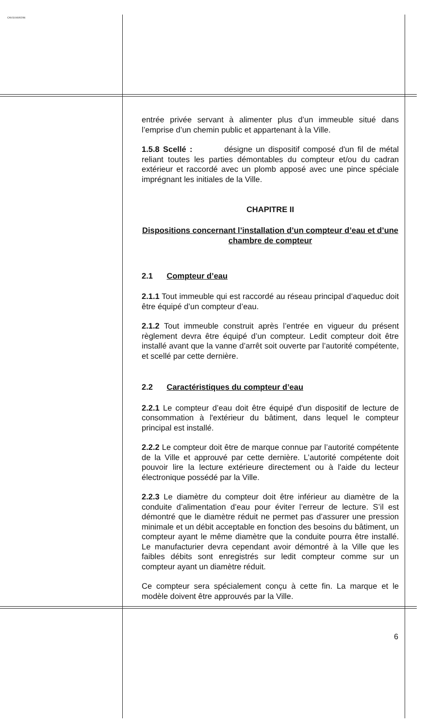CAV11040/02/96
entrée privée servant à alimenter plus d’un immeuble situé dans l’emprise d’un chemin public et appartenant à la Ville.
1.5.8 Scellé : désigne un dispositif composé d'un fil de métal reliant toutes les parties démontables du compteur et/ou du cadran extérieur et raccordé avec un plomb apposé avec une pince spéciale imprégnant les initiales de la Ville.
CHAPITRE II
Dispositions concernant l’installation d’un compteur d’eau et d’une chambre de compteur
2.1 Compteur d’eau
2.1.1 Tout immeuble qui est raccordé au réseau principal d’aqueduc doit être équipé d’un compteur d’eau.
2.1.2 Tout immeuble construit après l’entrée en vigueur du présent règlement devra être équipé d’un compteur. Ledit compteur doit être installé avant que la vanne d’arrêt soit ouverte par l’autorité compétente, et scellé par cette dernière.
2.2 Caractéristiques du compteur d’eau
2.2.1 Le compteur d’eau doit être équipé d'un dispositif de lecture de consommation à l'extérieur du bâtiment, dans lequel le compteur principal est installé.
2.2.2 Le compteur doit être de marque connue par l’autorité compétente de la Ville et approuvé par cette dernière. L’autorité compétente doit pouvoir lire la lecture extérieure directement ou à l'aide du lecteur électronique possédé par la Ville.
2.2.3 Le diamètre du compteur doit être inférieur au diamètre de la conduite d’alimentation d’eau pour éviter l’erreur de lecture. S’il est démontré que le diamètre réduit ne permet pas d’assurer une pression minimale et un débit acceptable en fonction des besoins du bâtiment, un compteur ayant le même diamètre que la conduite pourra être installé. Le manufacturier devra cependant avoir démontré à la Ville que les faibles débits sont enregistrés sur ledit compteur comme sur un compteur ayant un diamètre réduit.
Ce compteur sera spécialement conçu à cette fin. La marque et le modèle doivent être approuvés par la Ville.
6